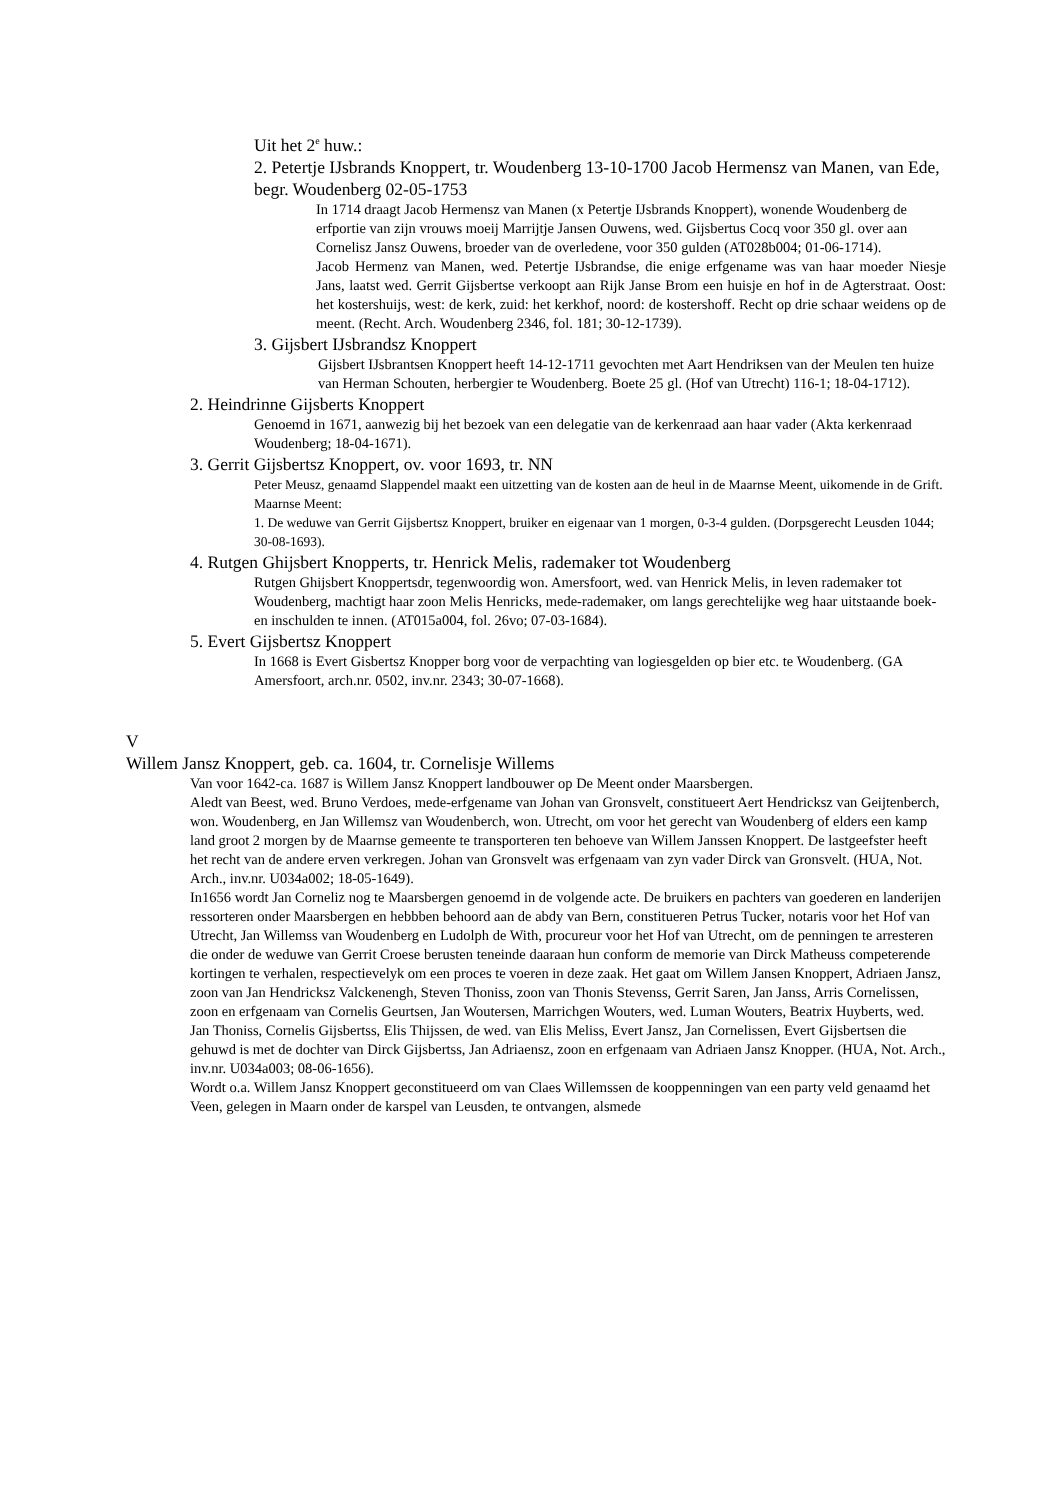Uit het 2<sup>e</sup> huw.:
2. Petertje IJsbrands Knoppert, tr. Woudenberg 13-10-1700 Jacob Hermensz van Manen, van Ede, begr. Woudenberg 02-05-1753
In 1714 draagt Jacob Hermensz van Manen (x Petertje IJsbrands Knoppert), wonende Woudenberg de erfportie van zijn vrouws moeij Marrijtje Jansen Ouwens, wed. Gijsbertus Cocq voor 350 gl. over aan Cornelisz Jansz Ouwens, broeder van de overledene, voor 350 gulden (AT028b004; 01-06-1714).
Jacob Hermenz van Manen, wed. Petertje IJsbrandse, die enige erfgename was van haar moeder Niesje Jans, laatst wed. Gerrit Gijsbertse verkoopt aan Rijk Janse Brom een huisje en hof in de Agterstraat. Oost: het kostershuijs, west: de kerk, zuid: het kerkhof, noord: de kostershoff. Recht op drie schaar weidens op de meent. (Recht. Arch. Woudenberg 2346, fol. 181; 30-12-1739).
3. Gijsbert IJsbrandsz Knoppert
Gijsbert IJsbrantsen Knoppert heeft 14-12-1711 gevochten met Aart Hendriksen van der Meulen ten huize van Herman Schouten, herbergier te Woudenberg. Boete 25 gl. (Hof van Utrecht) 116-1; 18-04-1712).
2. Heindrinne Gijsberts Knoppert
Genoemd in 1671, aanwezig bij het bezoek van een delegatie van de kerkenraad aan haar vader (Akta kerkenraad Woudenberg; 18-04-1671).
3. Gerrit Gijsbertsz Knoppert, ov. voor 1693, tr. NN
Peter Meusz, genaamd Slappendel maakt een uitzetting van de kosten aan de heul in de Maarnse Meent, uikomende in de Grift.
Maarnse Meent:
1. De weduwe van Gerrit Gijsbertsz Knoppert, bruiker en eigenaar van 1 morgen, 0-3-4 gulden. (Dorpsgerecht Leusden 1044; 30-08-1693).
4. Rutgen Ghijsbert Knopperts, tr. Henrick Melis, rademaker tot Woudenberg
Rutgen Ghijsbert Knoppertsdr, tegenwoordig won. Amersfoort, wed. van Henrick Melis, in leven rademaker tot Woudenberg, machtigt haar zoon Melis Henricks, mede-rademaker, om langs gerechtelijke weg haar uitstaande boek- en inschulden te innen. (AT015a004, fol. 26vo; 07-03-1684).
5. Evert Gijsbertsz Knoppert
In 1668 is Evert Gisbertsz Knopper borg voor de verpachting van logiesgelden op bier etc. te Woudenberg. (GA Amersfoort, arch.nr. 0502, inv.nr. 2343; 30-07-1668).
V
Willem Jansz Knoppert, geb. ca. 1604, tr. Cornelisje Willems
Van voor 1642-ca. 1687 is Willem Jansz Knoppert landbouwer op De Meent onder Maarsbergen.
Aledt van Beest, wed. Bruno Verdoes, mede-erfgename van Johan van Gronsvelt, constitueert Aert Hendricksz van Geijtenberch, won. Woudenberg, en Jan Willemsz van Woudenberch, won. Utrecht, om voor het gerecht van Woudenberg of elders een kamp land groot 2 morgen by de Maarnse gemeente te transporteren ten behoeve van Willem Janssen Knoppert. De lastgeefster heeft het recht van de andere erven verkregen. Johan van Gronsvelt was erfgenaam van zyn vader Dirck van Gronsvelt. (HUA, Not. Arch., inv.nr. U034a002; 18-05-1649).
In1656 wordt Jan Corneliz nog te Maarsbergen genoemd in de volgende acte. De bruikers en pachters van goederen en landerijen ressorteren onder Maarsbergen en hebbben behoord aan de abdy van Bern, constitueren Petrus Tucker, notaris voor het Hof van Utrecht, Jan Willemss van Woudenberg en Ludolph de With, procureur voor het Hof van Utrecht, om de penningen te arresteren die onder de weduwe van Gerrit Croese berusten teneinde daaraan hun conform de memorie van Dirck Matheuss competerende kortingen te verhalen, respectievelyk om een proces te voeren in deze zaak. Het gaat om Willem Jansen Knoppert, Adriaen Jansz, zoon van Jan Hendricksz Valckenengh, Steven Thoniss, zoon van Thonis Stevenss, Gerrit Saren, Jan Janss, Arris Cornelissen, zoon en erfgenaam van Cornelis Geurtsen, Jan Woutersen, Marrichgen Wouters, wed. Luman Wouters, Beatrix Huyberts, wed. Jan Thoniss, Cornelis Gijsbertss, Elis Thijssen, de wed. van Elis Meliss, Evert Jansz, Jan Cornelissen, Evert Gijsbertsen die gehuwd is met de dochter van Dirck Gijsbertss, Jan Adriaensz, zoon en erfgenaam van Adriaen Jansz Knopper. (HUA, Not. Arch., inv.nr. U034a003; 08-06-1656).
Wordt o.a. Willem Jansz Knoppert geconstitueerd om van Claes Willemssen de kooppenningen van een party veld genaamd het Veen, gelegen in Maarn onder de karspel van Leusden, te ontvangen, alsmede